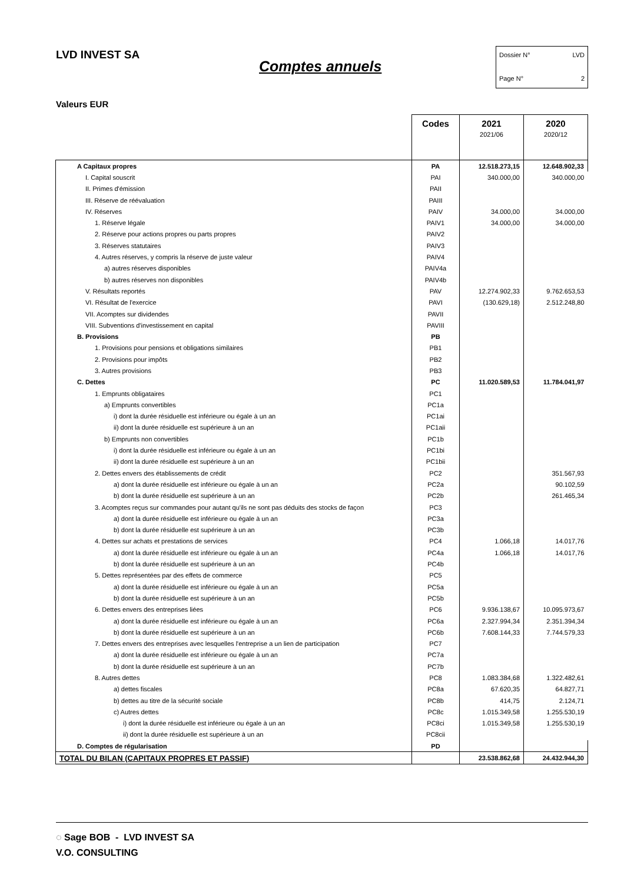LVD INVEST SA
Comptes annuels
Dossier N° LVD
Page N° 2
Valeurs EUR
| | Codes | 2021 2021/06 | 2020 2020/12 |
| --- | --- | --- | --- |
| A Capitaux propres | PA | 12.518.273,15 | 12.648.902,33 |
| I. Capital souscrit | PAI | 340.000,00 | 340.000,00 |
| II. Primes d'émission | PAII | | |
| III. Réserve de réévaluation | PAIII | | |
| IV. Réserves | PAIV | 34.000,00 | 34.000,00 |
| 1. Réserve légale | PAIV1 | 34.000,00 | 34.000,00 |
| 2. Réserve pour actions propres ou parts propres | PAIV2 | | |
| 3. Réserves statutaires | PAIV3 | | |
| 4. Autres réserves, y compris la réserve de juste valeur | PAIV4 | | |
| a) autres réserves disponibles | PAIV4a | | |
| b) autres réserves non disponibles | PAIV4b | | |
| V. Résultats reportés | PAV | 12.274.902,33 | 9.762.653,53 |
| VI. Résultat de l'exercice | PAVI | (130.629,18) | 2.512.248,80 |
| VII. Acomptes sur dividendes | PAVII | | |
| VIII. Subventions d'investissement en capital | PAVIII | | |
| B. Provisions | PB | | |
| 1. Provisions pour pensions et obligations similaires | PB1 | | |
| 2. Provisions pour impôts | PB2 | | |
| 3. Autres provisions | PB3 | | |
| C. Dettes | PC | 11.020.589,53 | 11.784.041,97 |
| 1. Emprunts obligataires | PC1 | | |
| a) Emprunts convertibles | PC1a | | |
| i) dont la durée résiduelle est inférieure ou égale à un an | PC1ai | | |
| ii) dont la durée résiduelle est supérieure à un an | PC1aii | | |
| b) Emprunts non convertibles | PC1b | | |
| i) dont la durée résiduelle est inférieure ou égale à un an | PC1bi | | |
| ii) dont la durée résiduelle est supérieure à un an | PC1bii | | |
| 2. Dettes envers des établissements de crédit | PC2 | | 351.567,93 |
| a) dont la durée résiduelle est inférieure ou égale à un an | PC2a | | 90.102,59 |
| b) dont la durée résiduelle est supérieure à un an | PC2b | | 261.465,34 |
| 3. Acomptes reçus sur commandes pour autant qu'ils ne sont pas déduits des stocks de façon | PC3 | | |
| a) dont la durée résiduelle est inférieure ou égale à un an | PC3a | | |
| b) dont la durée résiduelle est supérieure à un an | PC3b | | |
| 4. Dettes sur achats et prestations de services | PC4 | 1.066,18 | 14.017,76 |
| a) dont la durée résiduelle est inférieure ou égale à un an | PC4a | 1.066,18 | 14.017,76 |
| b) dont la durée résiduelle est supérieure à un an | PC4b | | |
| 5. Dettes représentées par des effets de commerce | PC5 | | |
| a) dont la durée résiduelle est inférieure ou égale à un an | PC5a | | |
| b) dont la durée résiduelle est supérieure à un an | PC5b | | |
| 6. Dettes envers des entreprises liées | PC6 | 9.936.138,67 | 10.095.973,67 |
| a) dont la durée résiduelle est inférieure ou égale à un an | PC6a | 2.327.994,34 | 2.351.394,34 |
| b) dont la durée résiduelle est supérieure à un an | PC6b | 7.608.144,33 | 7.744.579,33 |
| 7. Dettes envers des entreprises avec lesquelles l'entreprise a un lien de participation | PC7 | | |
| a) dont la durée résiduelle est inférieure ou égale à un an | PC7a | | |
| b) dont la durée résiduelle est supérieure à un an | PC7b | | |
| 8. Autres dettes | PC8 | 1.083.384,68 | 1.322.482,61 |
| a) dettes fiscales | PC8a | 67.620,35 | 64.827,71 |
| b) dettes au titre de la sécurité sociale | PC8b | 414,75 | 2.124,71 |
| c) Autres dettes | PC8c | 1.015.349,58 | 1.255.530,19 |
| i) dont la durée résiduelle est inférieure ou égale à un an | PC8ci | 1.015.349,58 | 1.255.530,19 |
| ii) dont la durée résiduelle est supérieure à un an | PC8cii | | |
| D. Comptes de régularisation | PD | | |
| TOTAL DU BILAN (CAPITAUX PROPRES ET PASSIF) | | 23.538.862,68 | 24.432.944,30 |
◌ Sage BOB - LVD INVEST SA
V.O. CONSULTING